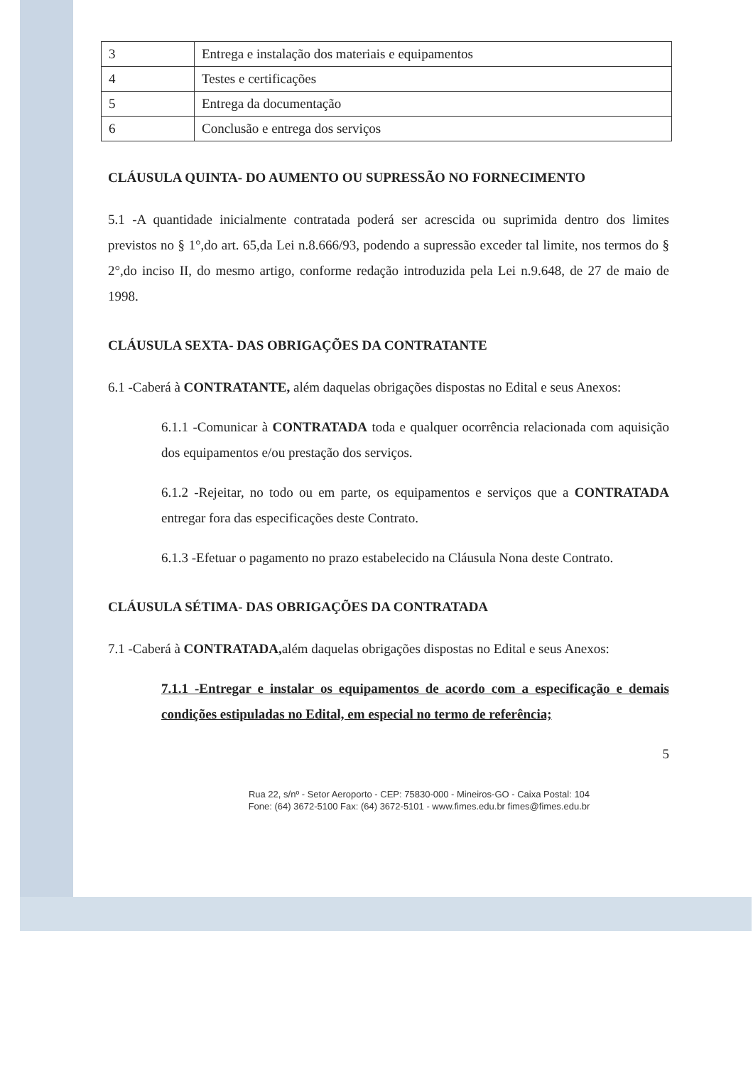| 3 | Entrega e instalação dos materiais e equipamentos |
| 4 | Testes e certificações |
| 5 | Entrega da documentação |
| 6 | Conclusão e entrega dos serviços |
CLÁUSULA QUINTA- DO AUMENTO OU SUPRESSÃO NO FORNECIMENTO
5.1 -A quantidade inicialmente contratada poderá ser acrescida ou suprimida dentro dos limites previstos no § 1°,do art. 65,da Lei n.8.666/93, podendo a supressão exceder tal limite, nos termos do § 2°,do inciso II, do mesmo artigo, conforme redação introduzida pela Lei n.9.648, de 27 de maio de 1998.
CLÁUSULA SEXTA- DAS OBRIGAÇÕES DA CONTRATANTE
6.1 -Caberá à CONTRATANTE, além daquelas obrigações dispostas no Edital e seus Anexos:
6.1.1 -Comunicar à CONTRATADA toda e qualquer ocorrência relacionada com aquisição dos equipamentos e/ou prestação dos serviços.
6.1.2 -Rejeitar, no todo ou em parte, os equipamentos e serviços que a CONTRATADA entregar fora das especificações deste Contrato.
6.1.3 -Efetuar o pagamento no prazo estabelecido na Cláusula Nona deste Contrato.
CLÁUSULA SÉTIMA- DAS OBRIGAÇÕES DA CONTRATADA
7.1 -Caberá à CONTRATADA, além daquelas obrigações dispostas no Edital e seus Anexos:
7.1.1 -Entregar e instalar os equipamentos de acordo com a especificação e demais condições estipuladas no Edital, em especial no termo de referência;
5
Rua 22, s/nº - Setor Aeroporto - CEP: 75830-000 - Mineiros-GO - Caixa Postal: 104
Fone: (64) 3672-5100 Fax: (64) 3672-5101 - www.fimes.edu.br fimes@fimes.edu.br